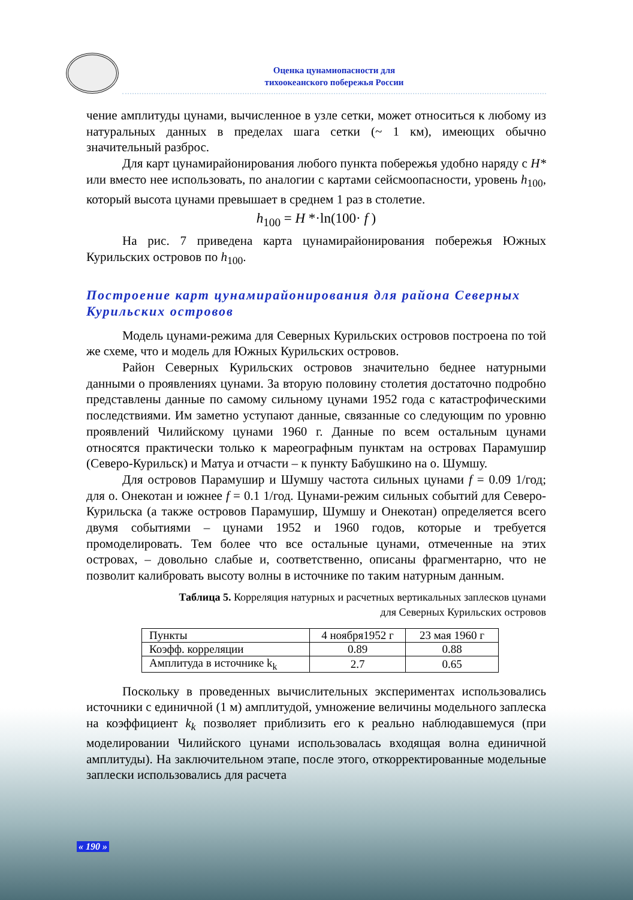Оценка цунамиопасности для
тихоокеанского побережья России
чение амплитуды цунами, вычисленное в узле сетки, может относиться к любому из натуральных данных в пределах шага сетки (~ 1 км), имеющих обычно значительный разброс.
Для карт цунамирайонирования любого пункта побережья удобно наряду с H* или вместо нее использовать, по аналогии с картами сейсмоопасности, уровень h<sub>100</sub>, который высота цунами превышает в среднем 1 раз в столетие.
h<sub>100</sub> = H *·ln(100· f )
На рис. 7 приведена карта цунамирайонирования побережья Южных Курильских островов по h<sub>100</sub>.
Построение карт цунамирайонирования для района Северных Курильских островов
Модель цунами-режима для Северных Курильских островов построена по той же схеме, что и модель для Южных Курильских островов.
Район Северных Курильских островов значительно беднее натурными данными о проявлениях цунами. За вторую половину столетия достаточно подробно представлены данные по самому сильному цунами 1952 года с катастрофическими последствиями. Им заметно уступают данные, связанные со следующим по уровню проявлений Чилийскому цунами 1960 г. Данные по всем остальным цунами относятся практически только к мареографным пунктам на островах Парамушир (Северо-Курильск) и Матуа и отчасти – к пункту Бабушкино на о. Шумшу.
Для островов Парамушир и Шумшу частота сильных цунами f = 0.09 1/год; для о. Онекотан и южнее f = 0.1 1/год. Цунами-режим сильных событий для Северо-Курильска (а также островов Парамушир, Шумшу и Онекотан) определяется всего двумя событиями – цунами 1952 и 1960 годов, которые и требуется промоделировать. Тем более что все остальные цунами, отмеченные на этих островах, – довольно слабые и, соответственно, описаны фрагментарно, что не позволит калибровать высоту волны в источнике по таким натурным данным.
Таблица 5. Корреляция натурных и расчетных вертикальных заплесков цунами
для Северных Курильских островов
| Пункты | 4 ноября1952 г | 23 мая 1960 г |
| Коэфф. корреляции | 0.89 | 0.88 |
| Амплитуда в источнике k<sub>k</sub> | 2.7 | 0.65 |
Поскольку в проведенных вычислительных экспериментах использовались источники с единичной (1 м) амплитудой, умножение величины модельного заплеска на коэффициент k<sub>k</sub> позволяет приблизить его к реально наблюдавшемуся (при моделировании Чилийского цунами использовалась входящая волна единичной амплитуды). На заключительном этапе, после этого, откорректированные модельные заплески использовались для расчета
« 190 »